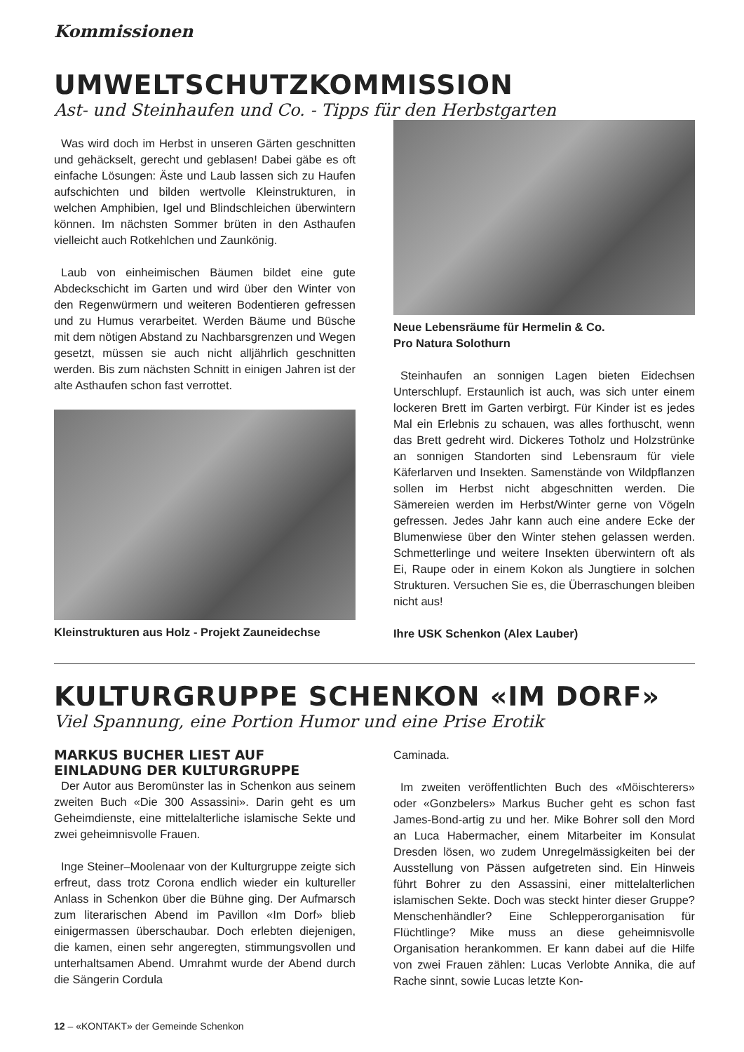Kommissionen
UMWELTSCHUTZKOMMISSION
Ast- und Steinhaufen und Co. - Tipps für den Herbstgarten
Was wird doch im Herbst in unseren Gärten geschnitten und gehäckselt, gerecht und geblasen! Dabei gäbe es oft einfache Lösungen: Äste und Laub lassen sich zu Haufen aufschichten und bilden wertvolle Kleinstrukturen, in welchen Amphibien, Igel und Blindschleichen überwintern können. Im nächsten Sommer brüten in den Asthaufen vielleicht auch Rotkehlchen und Zaunkönig.
Laub von einheimischen Bäumen bildet eine gute Abdeckschicht im Garten und wird über den Winter von den Regenwürmern und weiteren Bodentieren gefressen und zu Humus verarbeitet. Werden Bäume und Büsche mit dem nötigen Abstand zu Nachbarsgrenzen und Wegen gesetzt, müssen sie auch nicht alljährlich geschnitten werden. Bis zum nächsten Schnitt in einigen Jahren ist der alte Asthaufen schon fast verrottet.
Kleinstrukturen aus Holz - Projekt Zauneidechse
Neue Lebensräume für Hermelin & Co.
Pro Natura Solothurn
Steinhaufen an sonnigen Lagen bieten Eidechsen Unterschlupf. Erstaunlich ist auch, was sich unter einem lockeren Brett im Garten verbirgt. Für Kinder ist es jedes Mal ein Erlebnis zu schauen, was alles forthuscht, wenn das Brett gedreht wird. Dickeres Totholz und Holzstrünke an sonnigen Standorten sind Lebensraum für viele Käferlarven und Insekten. Samenstände von Wildpflanzen sollen im Herbst nicht abgeschnitten werden. Die Sämereien werden im Herbst/Winter gerne von Vögeln gefressen. Jedes Jahr kann auch eine andere Ecke der Blumenwiese über den Winter stehen gelassen werden. Schmetterlinge und weitere Insekten überwintern oft als Ei, Raupe oder in einem Kokon als Jungtiere in solchen Strukturen. Versuchen Sie es, die Überraschungen bleiben nicht aus!
Ihre USK Schenkon (Alex Lauber)
KULTURGRUPPE SCHENKON «IM DORF»
Viel Spannung, eine Portion Humor und eine Prise Erotik
MARKUS BUCHER LIEST AUF
EINLADUNG DER KULTURGRUPPE
Der Autor aus Beromünster las in Schenkon aus seinem zweiten Buch «Die 300 Assassini». Darin geht es um Geheimdienste, eine mittelalterliche islamische Sekte und zwei geheimnisvolle Frauen.
Inge Steiner–Moolenaar von der Kulturgruppe zeigte sich erfreut, dass trotz Corona endlich wieder ein kultureller Anlass in Schenkon über die Bühne ging. Der Aufmarsch zum literarischen Abend im Pavillon «Im Dorf» blieb einigermassen überschaubar. Doch erlebten diejenigen, die kamen, einen sehr angeregten, stimmungsvollen und unterhaltsamen Abend. Umrahmt wurde der Abend durch die Sängerin Cordula
Caminada.
Im zweiten veröffentlichten Buch des «Möischterers» oder «Gonzbelers» Markus Bucher geht es schon fast James-Bond-artig zu und her. Mike Bohrer soll den Mord an Luca Habermacher, einem Mitarbeiter im Konsulat Dresden lösen, wo zudem Unregelmässigkeiten bei der Ausstellung von Pässen aufgetreten sind. Ein Hinweis führt Bohrer zu den Assassini, einer mittelalterlichen islamischen Sekte. Doch was steckt hinter dieser Gruppe? Menschenhändler? Eine Schlepperorganisation für Flüchtlinge? Mike muss an diese geheimnisvolle Organisation herankommen. Er kann dabei auf die Hilfe von zwei Frauen zählen: Lucas Verlobte Annika, die auf Rache sinnt, sowie Lucas letzte Kon-
12 – «KONTAKT» der Gemeinde Schenkon